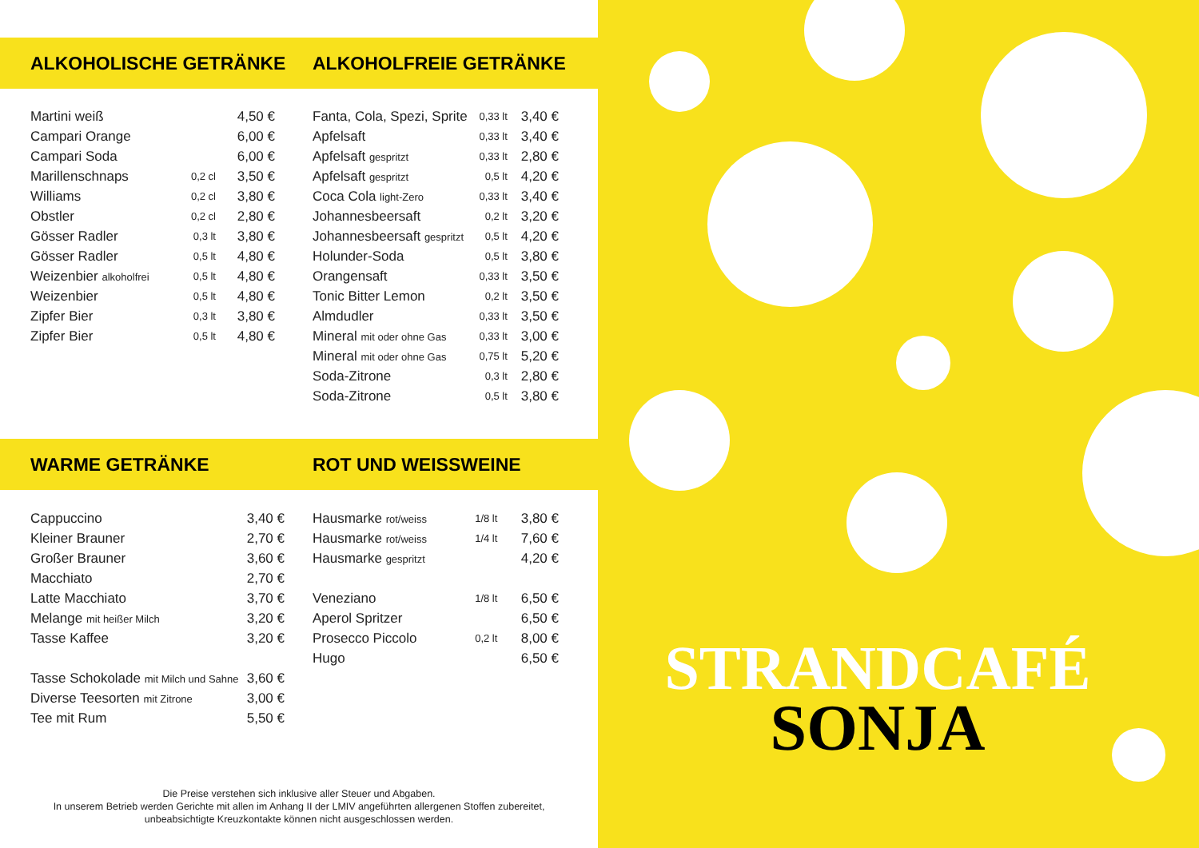ALKOHOLISCHE GETRÄNKE ALKOHOLFREIE GETRÄNKE
| Martini weiß | | 4,50 € |
| Campari Orange | | 6,00 € |
| Campari Soda | | 6,00 € |
| Marillenschnaps | 0,2 cl | 3,50 € |
| Williams | 0,2 cl | 3,80 € |
| Obstler | 0,2 cl | 2,80 € |
| Gösser Radler | 0,3 lt | 3,80 € |
| Gösser Radler | 0,5 lt | 4,80 € |
| Weizenbier alkoholfrei | 0,5 lt | 4,80 € |
| Weizenbier | 0,5 lt | 4,80 € |
| Zipfer Bier | 0,3 lt | 3,80 € |
| Zipfer Bier | 0,5 lt | 4,80 € |
| Fanta, Cola, Spezi, Sprite | 0,33 lt | 3,40 € |
| Apfelsaft | 0,33 lt | 3,40 € |
| Apfelsaft gespritzt | 0,33 lt | 2,80 € |
| Apfelsaft gespritzt | 0,5 lt | 4,20 € |
| Coca Cola light-Zero | 0,33 lt | 3,40 € |
| Johannesbeersaft | 0,2 lt | 3,20 € |
| Johannesbeersaft gespritzt | 0,5 lt | 4,20 € |
| Holunder-Soda | 0,5 lt | 3,80 € |
| Orangensaft | 0,33 lt | 3,50 € |
| Tonic Bitter Lemon | 0,2 lt | 3,50 € |
| Almdudler | 0,33 lt | 3,50 € |
| Mineral mit oder ohne Gas | 0,33 lt | 3,00 € |
| Mineral mit oder ohne Gas | 0,75 lt | 5,20 € |
| Soda-Zitrone | 0,3 lt | 2,80 € |
| Soda-Zitrone | 0,5 lt | 3,80 € |
WARME GETRÄNKE ROT UND WEISSWEINE
| Cappuccino | 3,40 € |
| Kleiner Brauner | 2,70 € |
| Großer Brauner | 3,60 € |
| Macchiato | 2,70 € |
| Latte Macchiato | 3,70 € |
| Melange mit heißer Milch | 3,20 € |
| Tasse Kaffee | 3,20 € |
| Tasse Schokolade mit Milch und Sahne | 3,60 € |
| Diverse Teesorten mit Zitrone | 3,00 € |
| Tee mit Rum | 5,50 € |
| Hausmarke rot/weiss | 1/8 lt | 3,80 € |
| Hausmarke rot/weiss | 1/4 lt | 7,60 € |
| Hausmarke gespritzt | | 4,20 € |
| Veneziano | 1/8 lt | 6,50 € |
| Aperol Spritzer | | 6,50 € |
| Prosecco Piccolo | 0,2 lt | 8,00 € |
| Hugo | | 6,50 € |
Die Preise verstehen sich inklusive aller Steuer und Abgaben.
In unserem Betrieb werden Gerichte mit allen im Anhang II der LMIV angeführten allergenen Stoffen zubereitet,
unbeabsichtigte Kreuzkontakte können nicht ausgeschlossen werden.
STRANDCAFÉ
SONJA